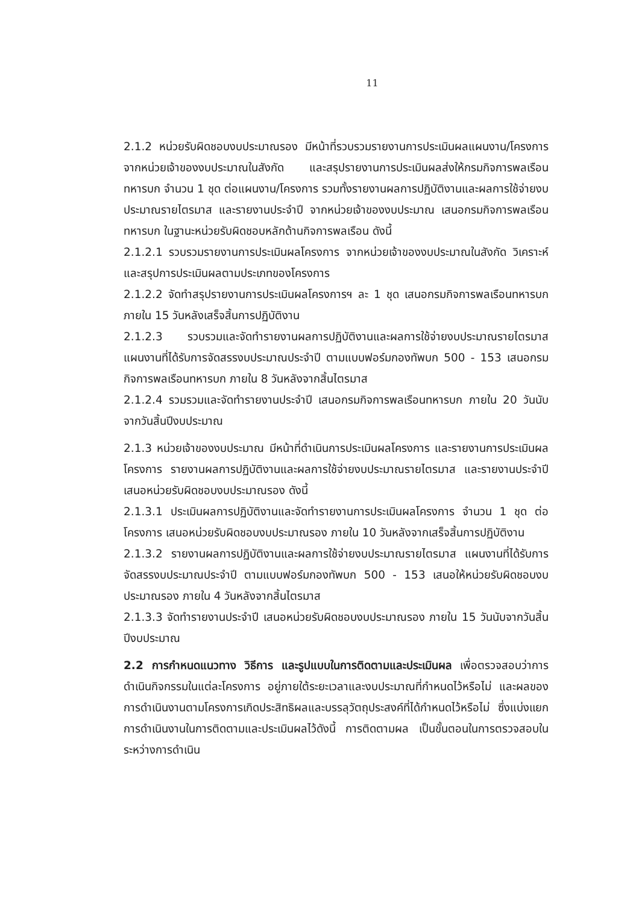11
2.1.2 หน่วยรับผิดชอบงบประมาณรอง มีหน้าที่รวบรวมรายงานการประเมินผลแผนงาน/โครงการ จากหน่วยเจ้าของงบประมาณในสังกัด และสรุปรายงานการประเมินผลส่งให้กรมกิจการพลเรือนทหารบก จำนวน 1 ชุด ต่อแผนงาน/โครงการ รวมทั้งรายงานผลการปฏิบัติงานและผลการใช้จ่ายงบประมาณรายไตรมาส และรายงานประจำปี จากหน่วยเจ้าของงบประมาณ เสนอกรมกิจการพลเรือนทหารบก ในฐานะหน่วยรับผิดชอบหลักด้านกิจการพลเรือน ดังนี้
2.1.2.1 รวบรวมรายงานการประเมินผลโครงการ จากหน่วยเจ้าของงบประมาณในสังกัด วิเคราะห์และสรุปการประเมินผลตามประเภทของโครงการ
2.1.2.2 จัดทำสรุปรายงานการประเมินผลโครงการฯ ละ 1 ชุด เสนอกรมกิจการพลเรือนทหารบก ภายใน 15 วันหลังเสร็จสิ้นการปฏิบัติงาน
2.1.2.3 รวบรวมและจัดทำรายงานผลการปฏิบัติงานและผลการใช้จ่ายงบประมาณรายไตรมาส แผนงานที่ได้รับการจัดสรรงบประมาณประจำปี ตามแบบฟอร์มกองทัพบก 500 - 153 เสนอกรมกิจการพลเรือนทหารบก ภายใน 8 วันหลังจากสิ้นไตรมาส
2.1.2.4 รวมรวมและจัดทำรายงานประจำปี เสนอกรมกิจการพลเรือนทหารบก ภายใน 20 วันนับจากวันสิ้นปีงบประมาณ
2.1.3 หน่วยเจ้าของงบประมาณ มีหน้าที่ดำเนินการประเมินผลโครงการ และรายงานการประเมินผลโครงการ รายงานผลการปฏิบัติงานและผลการใช้จ่ายงบประมาณรายไตรมาส และรายงานประจำปี เสนอหน่วยรับผิดชอบงบประมาณรอง ดังนี้
2.1.3.1 ประเมินผลการปฏิบัติงานและจัดทำรายงานการประเมินผลโครงการ จำนวน 1 ชุด ต่อโครงการ เสนอหน่วยรับผิดชอบงบประมาณรอง ภายใน 10 วันหลังจากเสร็จสิ้นการปฏิบัติงาน
2.1.3.2 รายงานผลการปฏิบัติงานและผลการใช้จ่ายงบประมาณรายไตรมาส แผนงานที่ได้รับการจัดสรรงบประมาณประจำปี ตามแบบฟอร์มกองทัพบก 500 - 153 เสนอให้หน่วยรับผิดชอบงบประมาณรอง ภายใน 4 วันหลังจากสิ้นไตรมาส
2.1.3.3 จัดทำรายงานประจำปี เสนอหน่วยรับผิดชอบงบประมาณรอง ภายใน 15 วันนับจากวันสิ้นปีงบประมาณ
2.2 การกำหนดแนวทาง วิธีการ และรูปแบบในการติดตามและประเมินผล เพื่อตรวจสอบว่าการดำเนินกิจกรรมในแต่ละโครงการ อยู่ภายใต้ระยะเวลาและงบประมาณที่กำหนดไว้หรือไม่ และผลของการดำเนินงานตามโครงการเกิดประสิทธิผลและบรรลุวัตถุประสงค์ที่ได้กำหนดไว้หรือไม่ ซึ่งแบ่งแยกการดำเนินงานในการติดตามและประเมินผลไว้ดังนี้ การติดตามผล เป็นขั้นตอนในการตรวจสอบในระหว่างการดำเนิน